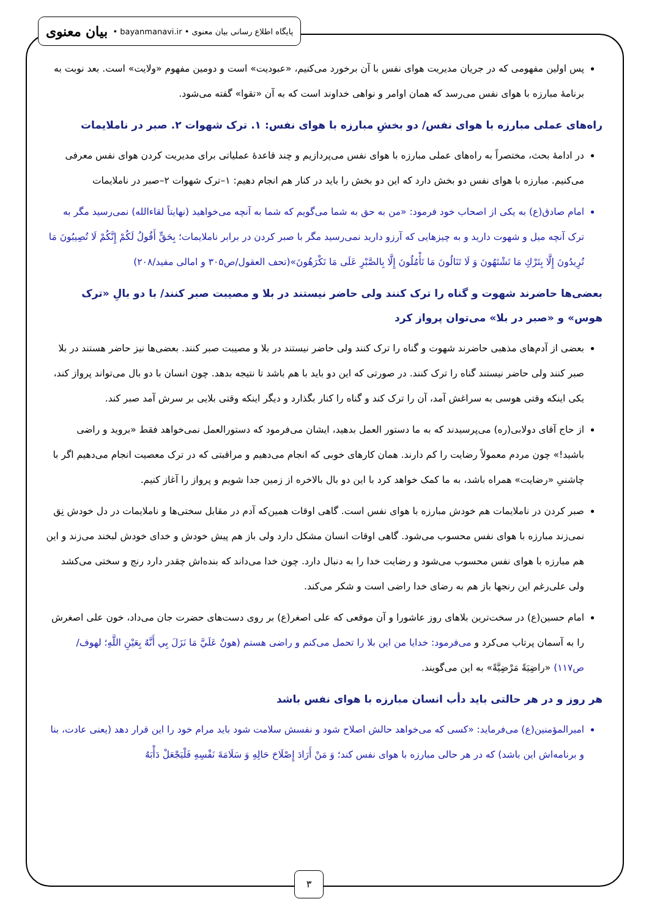پایگاه اطلاع رسانی بیان معنوی • bayanmanavi.ir • بیان معنوی
پس اولین مفهومی که در جریان مدیریت هوای نفس با آن برخورد می‌کنیم، «عبودیت» است و دومین مفهوم «ولایت» است. بعد نوبت به برنامۀ مبارزه با هوای نفس می‌رسد که همان اوامر و نواهی خداوند است که به آن «تقوا» گفته می‌شود.
راه‌های عملی مبارزه با هوای نفس/ دو بخشِ مبارزه با هوای نفس: ۱. ترک شهوات ۲. صبر در ناملایمات
در ادامۀ بحث، مختصراً به راه‌های عملی مبارزه با هوای نفس می‌پردازیم و چند قاعدۀ عملیاتی برای مدیریت کردن هوای نفس معرفی می‌کنیم. مبارزه با هوای نفس دو بخش دارد که این دو بخش را باید در کنار هم انجام دهیم: ۱–ترک شهوات ۲–صبر در ناملایمات
امام صادق(ع) به یکی از اصحاب خود فرمود: «من به حق به شما می‌گویم که شما به آنچه می‌خواهید (نهایتاً لقاءالله) نمی‌رسید مگر به ترک آنچه میل و شهوت دارید و به چیزهایی که آرزو دارید نمی‌رسید مگر با صبر کردن در برابر ناملایمات؛ بِحَقٍّ أَقُولُ لَكُمْ إِنَّكُمْ لَا تُصِيبُونَ مَا تُرِيدُونَ إِلَّا بِتَرْكِ مَا تَشْتَهُونَ وَ لَا تَنَالُونَ مَا تَأْمُلُونَ إِلَّا بِالصَّبْرِ عَلَى مَا تَكْرَهُونَ»(تحف العقول/ص۳۰۵ و امالی مفید/۲۰۸)
بعضی‌ها حاضرند شهوت و گناه را ترک کنند ولی حاضر نیستند در بلا و مصیبت صبر کنند/ با دو بالِ «ترک هوس» و «صبر در بلا» می‌توان پرواز کرد
بعضی از آدم‌های مذهبی حاضرند شهوت و گناه را ترک کنند ولی حاضر نیستند در بلا و مصیبت صبر کنند. بعضی‌ها نیز حاضر هستند در بلا صبر کنند ولی حاضر نیستند گناه را ترک کنند. در صورتی که این دو باید با هم باشد تا نتیجه بدهد. چون انسان با دو بال می‌تواند پرواز کند، یکی اینکه وقتی هوسی به سراغش آمد، آن را ترک کند و گناه را کنار بگذارد و دیگر اینکه وقتی بلایی بر سرش آمد صبر کند.
از حاج آقای دولابی(ره) می‌پرسیدند که به ما دستور العمل بدهید، ایشان می‌فرمود که دستورالعمل نمی‌خواهد فقط «بروید و راضی باشید!» چون مردم معمولاً رضایت را کم دارند. همان کارهای خوبی که انجام می‌دهیم و مراقبتی که در ترک معصیت انجام می‌دهیم اگر با چاشنیِ «رضایت» همراه باشد، به ما کمک خواهد کرد با این دو بال بالاخره از زمین جدا شویم و پرواز را آغاز کنیم.
صبر کردن در ناملایمات هم خودش مبارزه با هوای نفس است. گاهی اوقات همین‌که آدم در مقابل سختی‌ها و ناملایمات در دل خودش نِق نمی‌زند مبارزه با هوای نفس محسوب می‌شود. گاهی اوقات انسان مشکل دارد ولی باز هم پیش خودش و خدای خودش لبخند می‌زند و این هم مبارزه با هوای نفس محسوب می‌شود و رضایت خدا را به دنبال دارد. چون خدا می‌داند که بنده‌اش چقدر دارد رنج و سختی می‌کشد ولی علی‌رغم این رنجها باز هم به رضای خدا راضی است و شکر می‌کند.
امام حسین(ع) در سخت‌ترین بلاهای روز عاشورا و آن موقعی که علی اصغر(ع) بر روی دست‌های حضرت جان می‌داد، خون علی اصغرش را به آسمان پرتاب می‌کرد و می‌فرمود: خدایا من این بلا را تحمل می‌کنم و راضی هستم (هونٌ عَلَيَّ مَا نَزَلَ بِي أَنَّهُ بِعَيْنِ اللَّهِ؛ لهوف/ص۱۱۷) «راضِيَةً مَرْضِيَّةً» به این می‌گویند.
هر روز و در هر حالتی باید دأب انسان مبارزه با هوای نفس باشد
امیرالمؤمنین(ع) می‌فرماید: «کسی که می‌خواهد حالش اصلاح شود و نفسش سلامت شود باید مرام خود را این قرار دهد (یعنی عادت، بنا و برنامه‌اش این باشد) که در هر حالی مبارزه با هوای نفس کند؛ وَ مَنْ أَرَادَ إِصْلَاحَ حَالِهِ وَ سَلَامَةَ نَفْسِهِ فَلْيَجْعَلْ دَأْبَهُ
۳